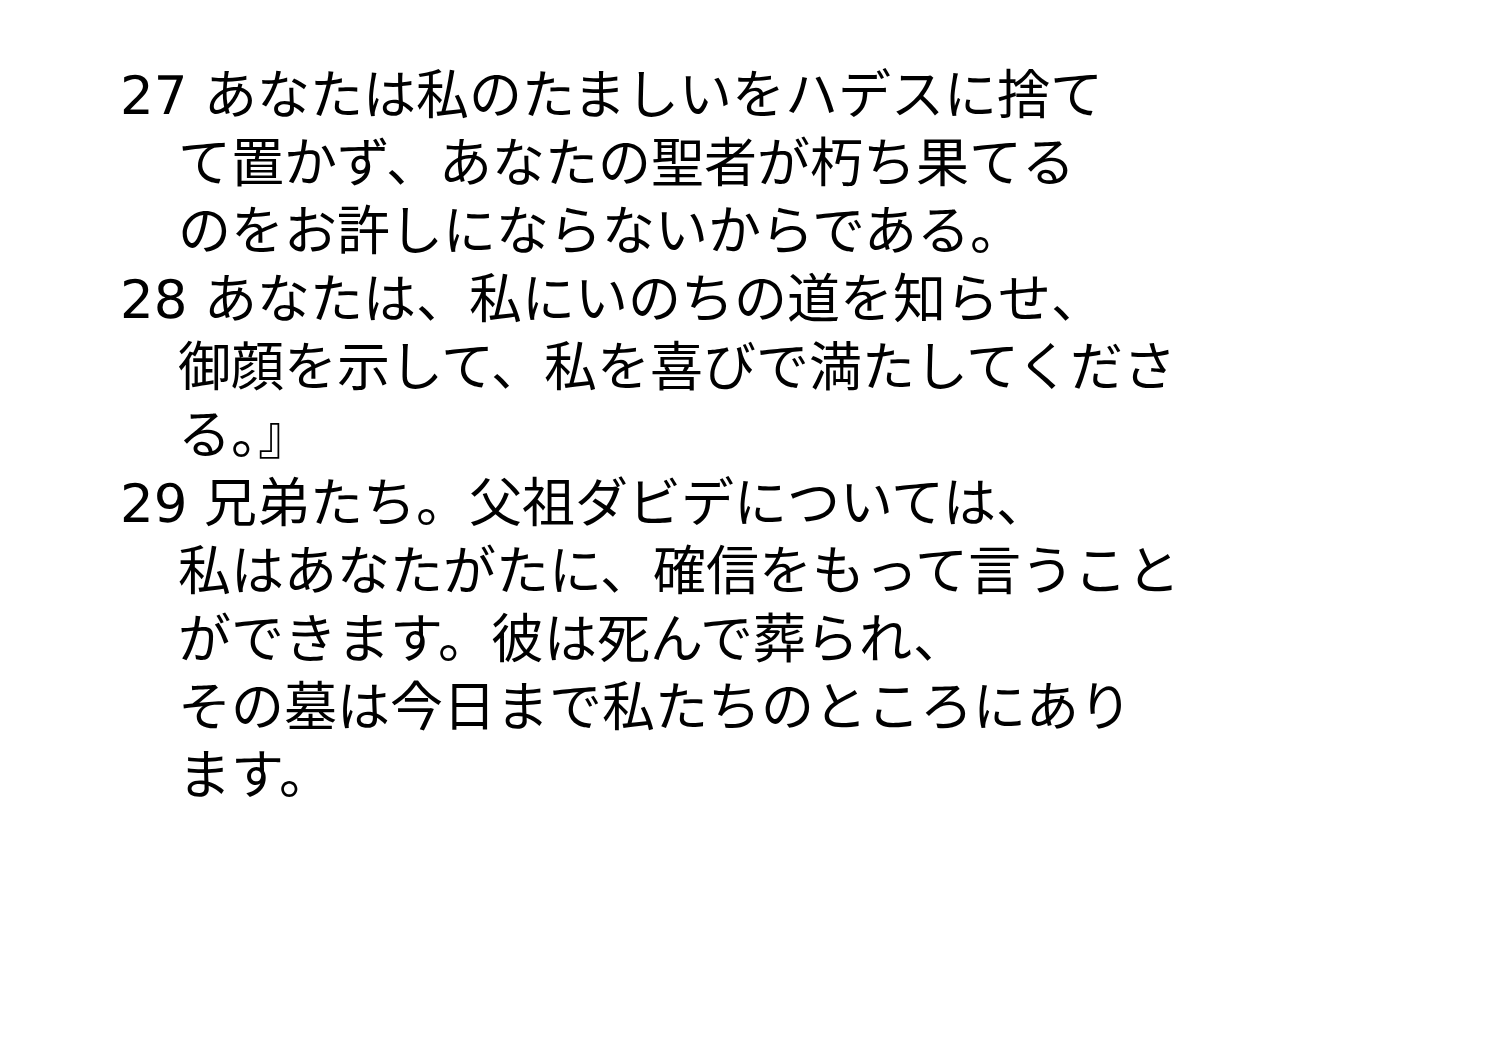27 あなたは私のたましいをハデスに捨て
て置かず、あなたの聖者が朽ち果てる
のをお許しにならないからである。
28 あなたは、私にいのちの道を知らせ、
御顔を示して、私を喜びで満たしてくださ
る。』
29 兄弟たち。父祖ダビデについては、
私はあなたがたに、確信をもって言うこと
ができます。彼は死んで葬られ、
その墓は今日まで私たちのところにあり
ます。